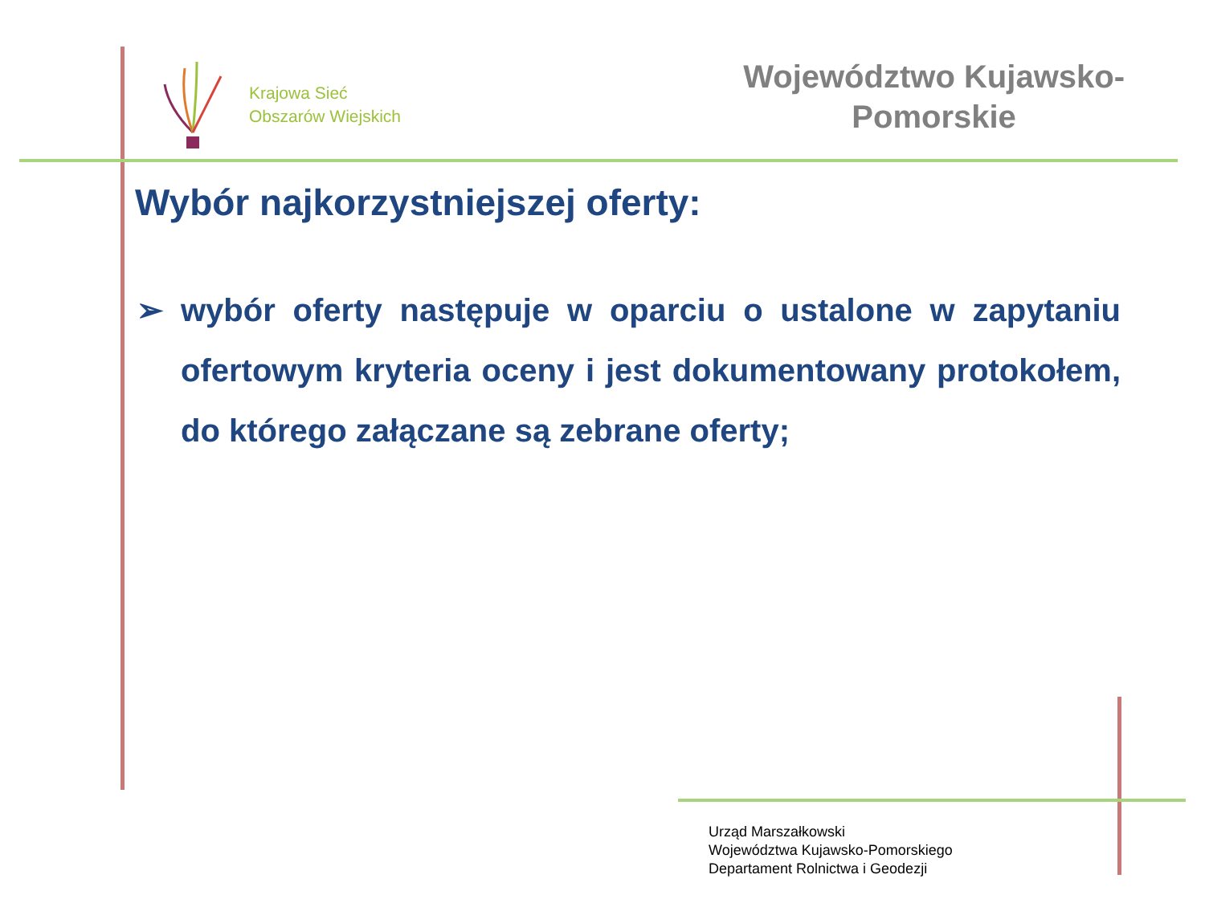Krajowa Sieć
Obszarów Wiejskich
Województwo Kujawsko-
Pomorskie
Wybór najkorzystniejszej oferty:
➢ wybór oferty następuje w oparciu o ustalone w zapytaniu ofertowym kryteria oceny i jest dokumentowany protokołem, do którego załączane są zebrane oferty;
Urząd Marszałkowski
Województwa Kujawsko-Pomorskiego
Departament Rolnictwa i Geodezji